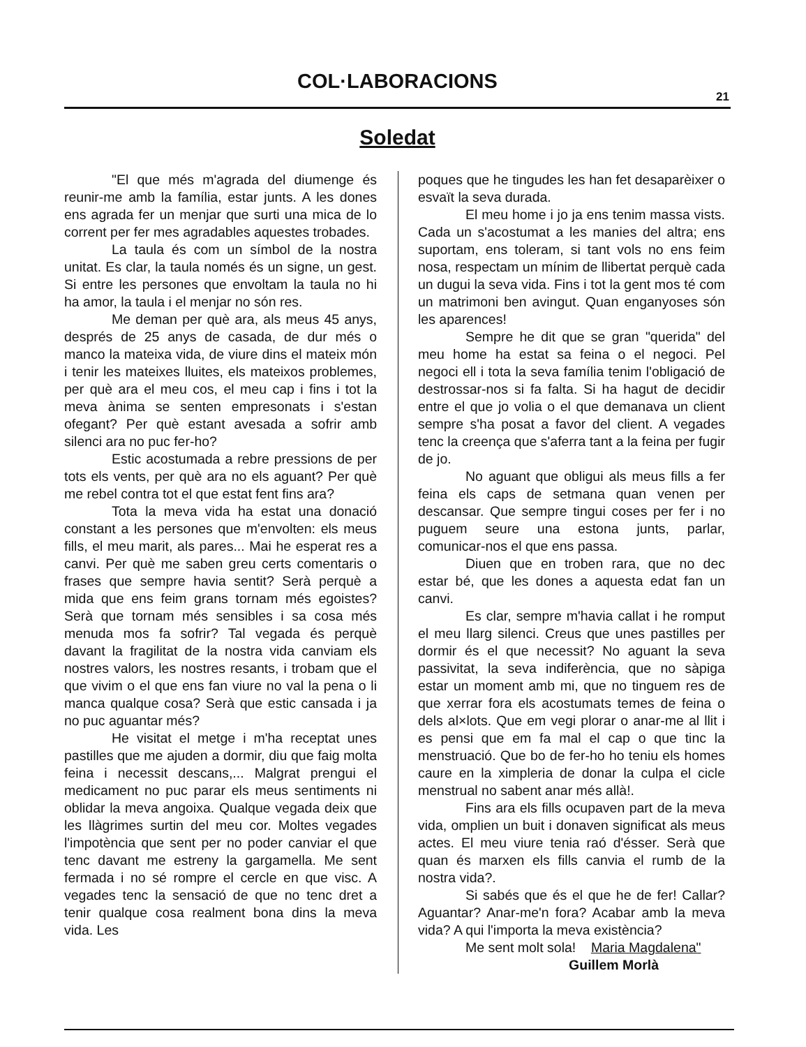COL·LABORACIONS
21
Soledat
"El que més m'agrada del diumenge és reunir-me amb la família, estar junts. A les dones ens agrada fer un menjar que surti una mica de lo corrent per fer mes agradables aquestes trobades.
La taula és com un símbol de la nostra unitat. Es clar, la taula només és un signe, un gest. Si entre les persones que envoltam la taula no hi ha amor, la taula i el menjar no són res.
Me deman per què ara, als meus 45 anys, després de 25 anys de casada, de dur més o manco la mateixa vida, de viure dins el mateix món i tenir les mateixes lluites, els mateixos problemes, per què ara el meu cos, el meu cap i fins i tot la meva ànima se senten empresonats i s'estan ofegant? Per què estant avesada a sofrir amb silenci ara no puc fer-ho?
Estic acostumada a rebre pressions de per tots els vents, per què ara no els aguant? Per què me rebel contra tot el que estat fent fins ara?
Tota la meva vida ha estat una donació constant a les persones que m'envolten: els meus fills, el meu marit, als pares... Mai he esperat res a canvi. Per què me saben greu certs comentaris o frases que sempre havia sentit? Serà perquè a mida que ens feim grans tornam més egoistes? Serà que tornam més sensibles i sa cosa més menuda mos fa sofrir? Tal vegada és perquè davant la fragilitat de la nostra vida canviam els nostres valors, les nostres resants, i trobam que el que vivim o el que ens fan viure no val la pena o li manca qualque cosa? Serà que estic cansada i ja no puc aguantar més?
He visitat el metge i m'ha receptat unes pastilles que me ajuden a dormir, diu que faig molta feina i necessit descans,... Malgrat prengui el medicament no puc parar els meus sentiments ni oblidar la meva angoixa. Qualque vegada deix que les llàgrimes surtin del meu cor. Moltes vegades l'impotència que sent per no poder canviar el que tenc davant me estreny la gargamella. Me sent fermada i no sé rompre el cercle en que visc. A vegades tenc la sensació de que no tenc dret a tenir qualque cosa realment bona dins la meva vida. Les
poques que he tingudes les han fet desaparèixer o esvaït la seva durada.
El meu home i jo ja ens tenim massa vists. Cada un s'acostumat a les manies del altra; ens suportam, ens toleram, si tant vols no ens feim nosa, respectam un mínim de llibertat perquè cada un dugui la seva vida. Fins i tot la gent mos té com un matrimoni ben avingut. Quan enganyoses són les aparences!
Sempre he dit que se gran "querida" del meu home ha estat sa feina o el negoci. Pel negoci ell i tota la seva família tenim l'obligació de destrossar-nos si fa falta. Si ha hagut de decidir entre el que jo volia o el que demanava un client sempre s'ha posat a favor del client. A vegades tenc la creença que s'aferra tant a la feina per fugir de jo.
No aguant que obligui als meus fills a fer feina els caps de setmana quan venen per descansar. Que sempre tingui coses per fer i no puguem seure una estona junts, parlar, comunicar-nos el que ens passa.
Diuen que en troben rara, que no dec estar bé, que les dones a aquesta edat fan un canvi.
Es clar, sempre m'havia callat i he romput el meu llarg silenci. Creus que unes pastilles per dormir és el que necessit? No aguant la seva passivitat, la seva indiferència, que no sàpiga estar un moment amb mi, que no tinguem res de que xerrar fora els acostumats temes de feina o dels al×lots. Que em vegi plorar o anar-me al llit i es pensi que em fa mal el cap o que tinc la menstruació. Que bo de fer-ho ho teniu els homes caure en la ximpleria de donar la culpa el cicle menstrual no sabent anar més allà!.
Fins ara els fills ocupaven part de la meva vida, omplien un buit i donaven significat als meus actes. El meu viure tenia raó d'ésser. Serà que quan és marxen els fills canvia el rumb de la nostra vida?.
Si sabés que és el que he de fer! Callar? Aguantar? Anar-me'n fora? Acabar amb la meva vida? A qui l'importa la meva existència?
Me sent molt sola! Maria Magdalena"
Guillem Morlà